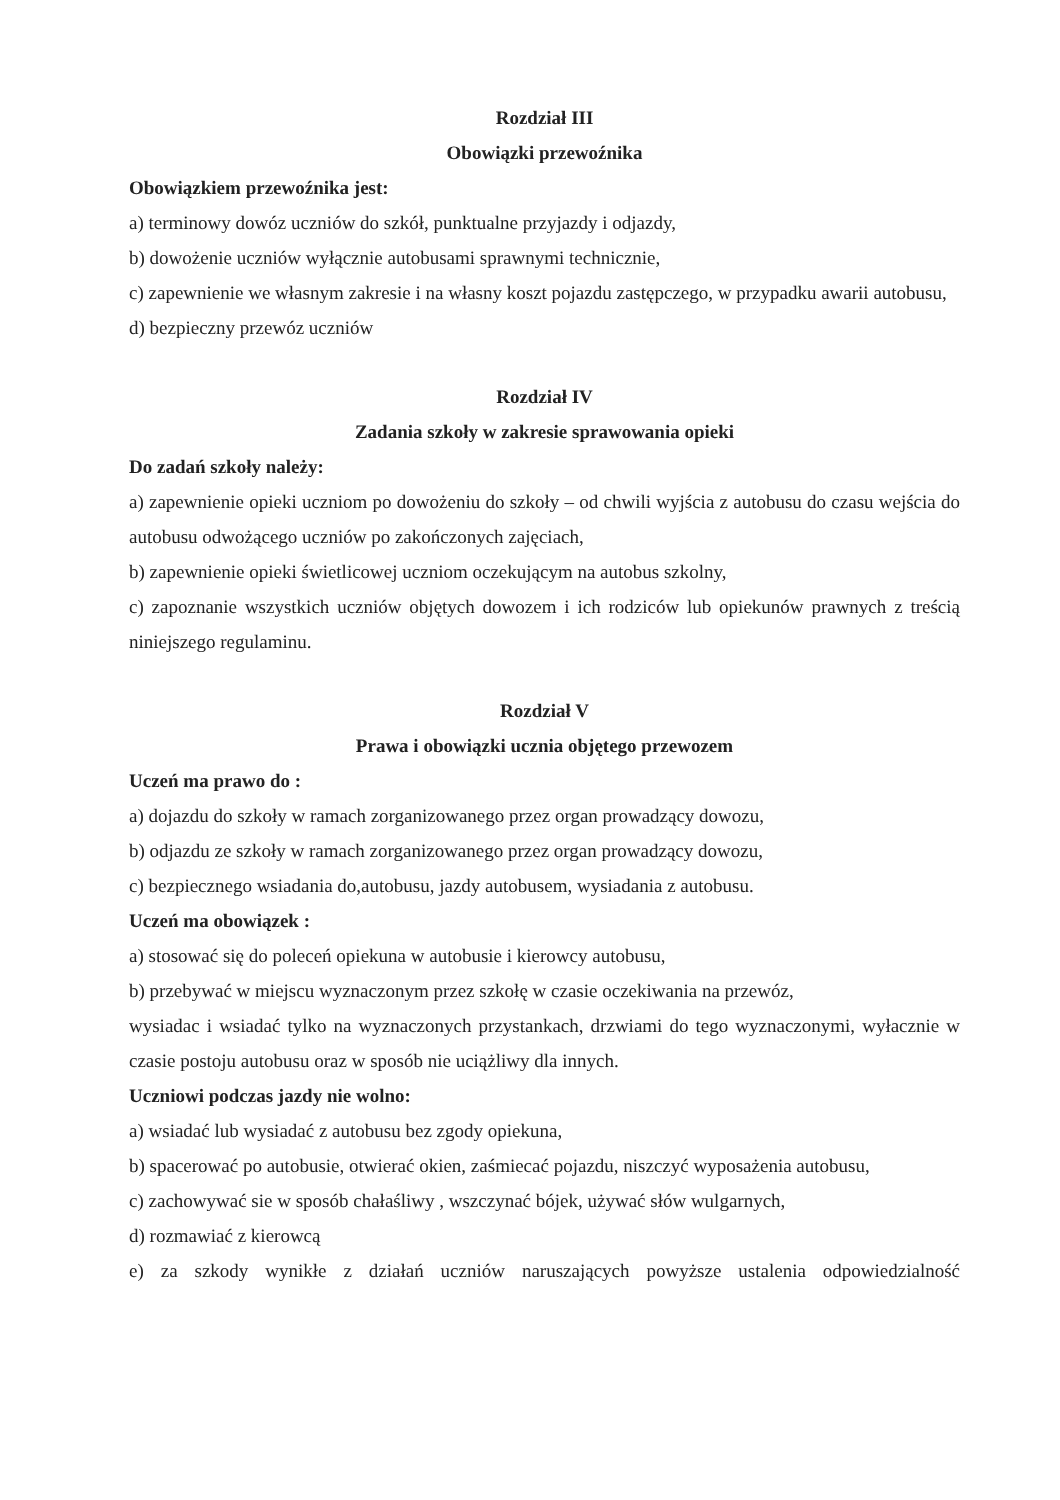Rozdział III
Obowiązki przewoźnika
Obowiązkiem przewoźnika jest:
a) terminowy dowóz uczniów do szkół, punktualne przyjazdy i odjazdy,
b) dowożenie uczniów wyłącznie autobusami sprawnymi technicznie,
c) zapewnienie we własnym zakresie i na własny koszt pojazdu zastępczego, w przypadku awarii autobusu,
d) bezpieczny przewóz uczniów
Rozdział IV
Zadania szkoły w zakresie sprawowania opieki
Do zadań szkoły należy:
a) zapewnienie opieki uczniom po dowożeniu do szkoły – od chwili wyjścia z autobusu do czasu wejścia do autobusu odwożącego uczniów po zakończonych zajęciach,
b) zapewnienie opieki świetlicowej uczniom oczekującym na autobus szkolny,
c) zapoznanie wszystkich uczniów objętych dowozem i ich rodziców lub opiekunów prawnych z treścią niniejszego regulaminu.
Rozdział V
Prawa i obowiązki ucznia objętego przewozem
Uczeń ma prawo do :
a) dojazdu do szkoły w ramach zorganizowanego przez organ prowadzący dowozu,
b) odjazdu ze szkoły w ramach zorganizowanego przez organ prowadzący dowozu,
c) bezpiecznego wsiadania do,autobusu, jazdy autobusem, wysiadania z autobusu.
Uczeń ma obowiązek :
a) stosować się do poleceń opiekuna w autobusie i kierowcy autobusu,
b) przebywać w miejscu wyznaczonym przez szkołę w czasie oczekiwania na przewóz,
wysiadac i wsiadać tylko na wyznaczonych przystankach, drzwiami do tego wyznaczonymi, wyłacznie w czasie postoju autobusu oraz w sposób nie uciążliwy dla innych.
Uczniowi podczas jazdy nie wolno:
a) wsiadać lub wysiadać z autobusu bez zgody opiekuna,
b) spacerować po autobusie, otwierać okien, zaśmiecać pojazdu, niszczyć wyposażenia autobusu,
c) zachowywać sie w sposób chałaśliwy , wszczynać bójek, używać słów wulgarnych,
d) rozmawiać z kierowcą
e) za szkody wynikłe z działań uczniów naruszających powyższe ustalenia odpowiedzialność